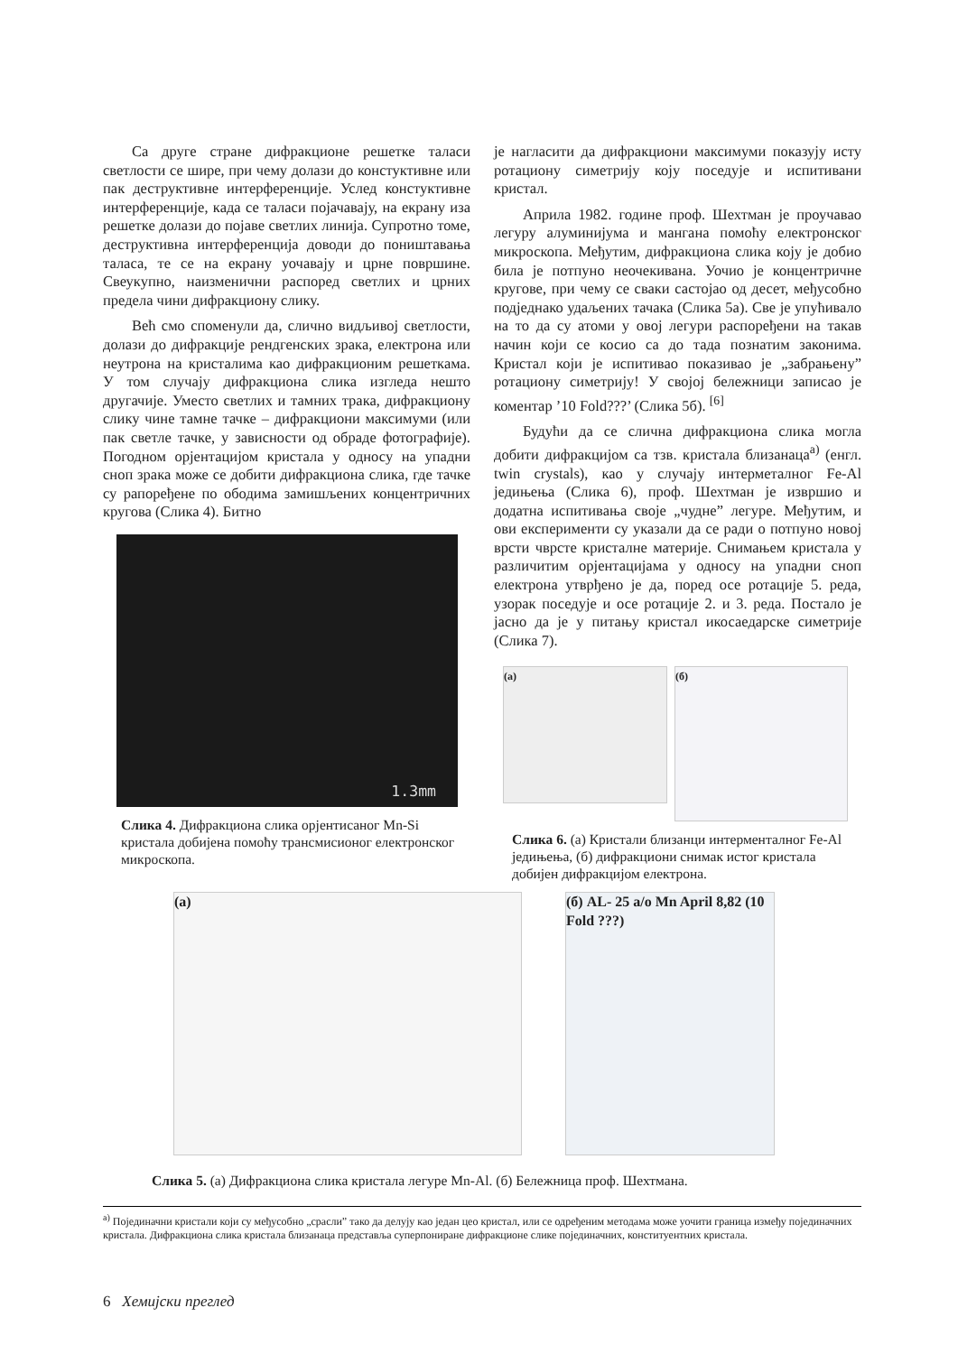Са друге стране дифракционе решетке таласи светлости се шире, при чему долази до констуктивне или пак деструктивне интерференције. Услед констуктивне интерференције, када се таласи појачавају, на екрану иза решетке долази до појаве светлих линија. Супротно томе, деструктивна интерференција доводи до поништавања таласа, те се на екрану уочавају и црне површине. Свеукупно, наизменични распоред светлих и црних предела чини дифракциону слику.
Већ смо споменули да, слично видљивој светлости, долази до дифракције рендгенских зрака, електрона или неутрона на кристалима као дифракционим решеткама. У том случају дифракциона слика изгледа нешто другачије. Уместо светлих и тамних трака, дифракциону слику чине тамне тачке – дифракциони максимуми (или пак светле тачке, у зависности од обраде фотографије). Погодном орјентацијом кристала у односу на упадни сноп зрака може се добити дифракциона слика, где тачке су рапоређене по ободима замишљених концентричних кругова (Слика 4). Битно
1.3mm
Слика 4. Дифракциона слика орјентисаног Mn-Si кристала добијена помоћу трансмисионог електронског микроскопа.
је нагласити да дифракциони максимуми показују исту ротациону симетрију коју поседује и испитивани кристал.
Априла 1982. године проф. Шехтман је проучавао легуру алуминијума и мангана помоћу електронског микроскопа. Међутим, дифракциона слика коју је добио била је потпуно неочекивана. Уочио је концентричне кругове, при чему се сваки састојао од десет, међусобно подједнако удаљених тачака (Слика 5а). Све је упућивало на то да су атоми у овој легури распоређени на такав начин који се косио са до тада познатим законима. Кристал који је испитивао показивао је „забрањену” ротациону симетрију! У својој бележници записао је коментар ’10 Fold???’ (Слика 5б). <sup>[6]</sup>
Будући да се слична дифракциона слика могла добити дифракцијом са тзв. кристала близанаца<sup>а)</sup> (енгл. twin crystals), као у случају интерметалног Fe-Al једињења (Слика 6), проф. Шехтман је извршио и додатна испитивања своје „чудне” легуре. Међутим, и ови експерименти су указали да се ради о потпуно новој врсти чврсте кристалне материје. Снимањем кристала у различитим орјентацијама у односу на упадни сноп електрона утврђено је да, поред осе ротације 5. реда, узорак поседује и осе ротације 2. и 3. реда. Постало је јасно да је у питању кристал икосаедарске симетрије (Слика 7).
(а)
(б)
Слика 6. (а) Кристали близанци интерменталног Fe-Al једињења, (б) дифракциони снимак истог кристала добијен дифракцијом електрона.
(а) (б) AL- 25 a/o Mn April 8,82 (10 Fold ???)
Слика 5. (а) Дифракциона слика кристала легуре Mn-Al. (б) Бележница проф. Шехтмана.
<sup>а)</sup> Појединачни кристали који су међусобно „срасли” тако да делују као један цео кристал, или се одређеним методама може уочити граница између појединачних кристала. Дифракциона слика кристала близанаца представља суперпониране дифракционе слике појединачних, конституентних кристала.
6 Хемијски преглед